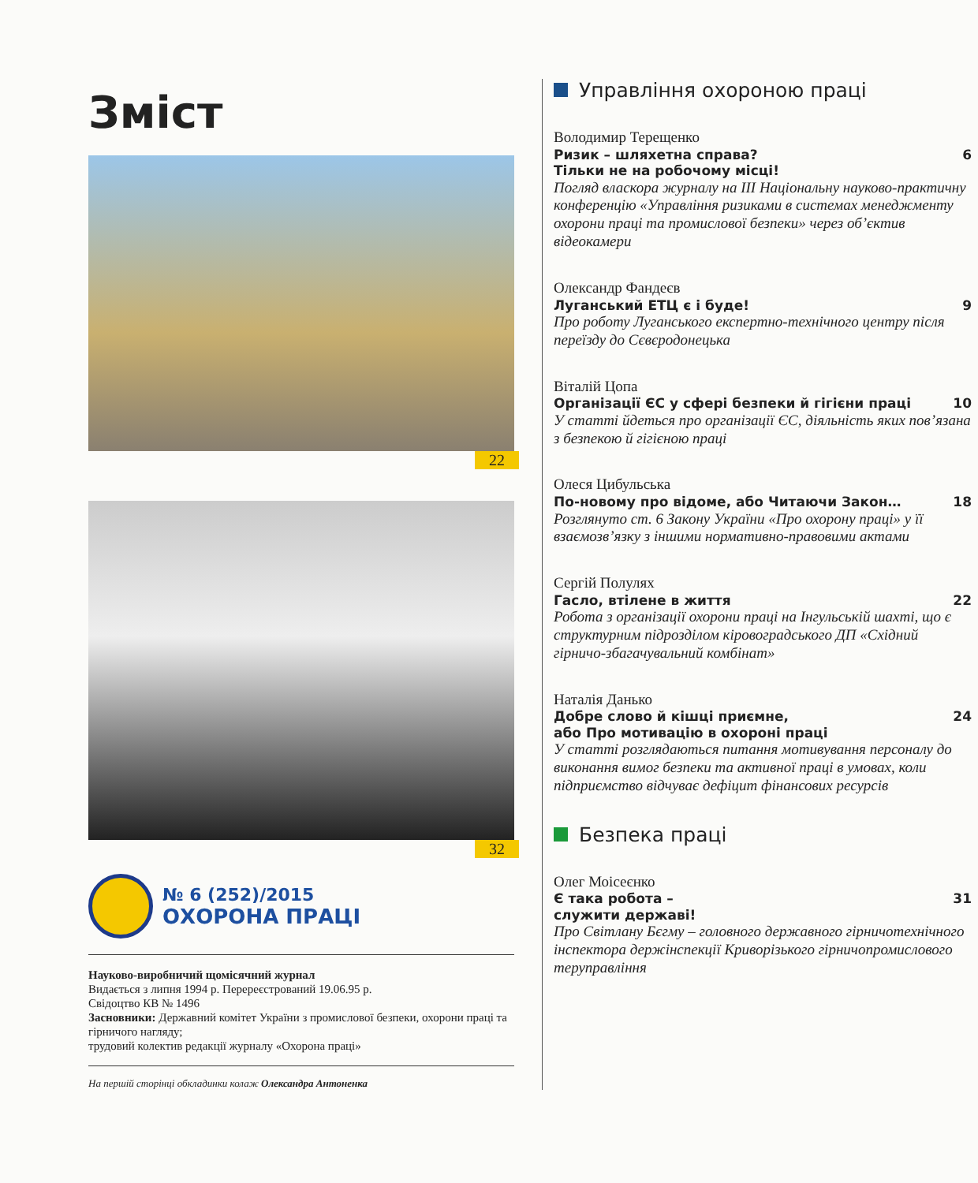Зміст
22
32
№ 6 (252)/2015
ОХОРОНА ПРАЦІ
Науково-виробничий щомісячний журнал
Видається з липня 1994 р. Перереєстрований 19.06.95 р.
Свідоцтво КВ № 1496
Засновники: Державний комітет України з промислової безпеки, охорони праці та гірничого нагляду;
трудовий колектив редакції журналу «Охорона праці»
На першій сторінці обкладинки колаж Олександра Антоненка
Управління охороною праці
Володимир Терещенко
Ризик – шляхетна справа?
Тільки не на робочому місці! 6
Погляд власкора журналу на ІІІ Національну науково-практичну конференцію «Управління ризиками в системах менеджменту охорони праці та промислової безпеки» через об’єктив відеокамери
Олександр Фандеєв
Луганський ЕТЦ є і буде! 9
Про роботу Луганського експертно-технічного центру після переїзду до Сєвєродонецька
Віталій Цопа
Організації ЄС у сфері безпеки й гігієни праці 10
У статті йдеться про організації ЄС, діяльність яких пов’язана з безпекою й гігієною праці
Олеся Цибульська
По-новому про відоме, або Читаючи Закон… 18
Розглянуто ст. 6 Закону України «Про охорону праці» у її взаємозв’язку з іншими нормативно-правовими актами
Сергій Полулях
Гасло, втілене в життя 22
Робота з організації охорони праці на Інгульській шахті, що є структурним підрозділом кіровоградського ДП «Східний гірничо-збагачувальний комбінат»
Наталія Данько
Добре слово й кішці приємне,
або Про мотивацію в охороні праці 24
У статті розглядаються питання мотивування персоналу до виконання вимог безпеки та активної праці в умовах, коли підприємство відчуває дефіцит фінансових ресурсів
Безпека праці
Олег Моісеєнко
Є така робота –
служити державі! 31
Про Світлану Бєгму – головного державного гірничотехнічного інспектора держінспекції Криворізького гірничопромислового теруправління